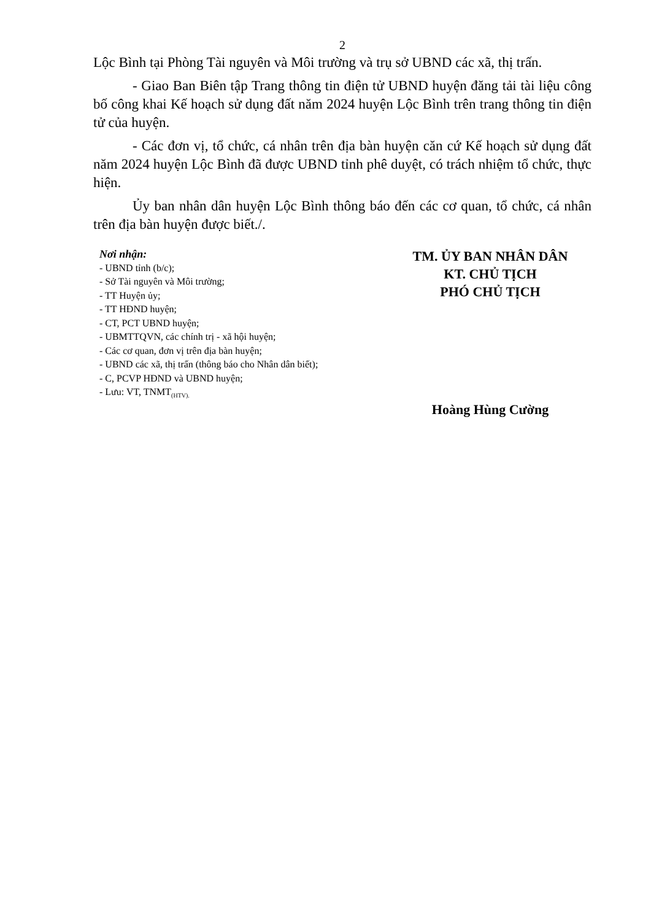2
Lộc Bình tại Phòng Tài nguyên và Môi trường và trụ sở UBND các xã, thị trấn.
- Giao Ban Biên tập Trang thông tin điện tử UBND huyện đăng tải tài liệu công bố công khai Kế hoạch sử dụng đất năm 2024 huyện Lộc Bình trên trang thông tin điện tử của huyện.
- Các đơn vị, tổ chức, cá nhân trên địa bàn huyện căn cứ Kế hoạch sử dụng đất năm 2024 huyện Lộc Bình đã được UBND tỉnh phê duyệt, có trách nhiệm tổ chức, thực hiện.
Ủy ban nhân dân huyện Lộc Bình thông báo đến các cơ quan, tổ chức, cá nhân trên địa bàn huyện được biết./.
Nơi nhận:
- UBND tỉnh (b/c);
- Sở Tài nguyên và Môi trường;
- TT Huyện ủy;
- TT HĐND huyện;
- CT, PCT UBND huyện;
- UBMTTQVN, các chính trị - xã hội huyện;
- Các cơ quan, đơn vị trên địa bàn huyện;
- UBND các xã, thị trấn (thông báo cho Nhân dân biết);
- C, PCVP HĐND và UBND huyện;
- Lưu: VT, TNMT<sub>(HTV).</sub>
TM. ỦY BAN NHÂN DÂN
KT. CHỦ TỊCH
PHÓ CHỦ TỊCH
Hoàng Hùng Cường